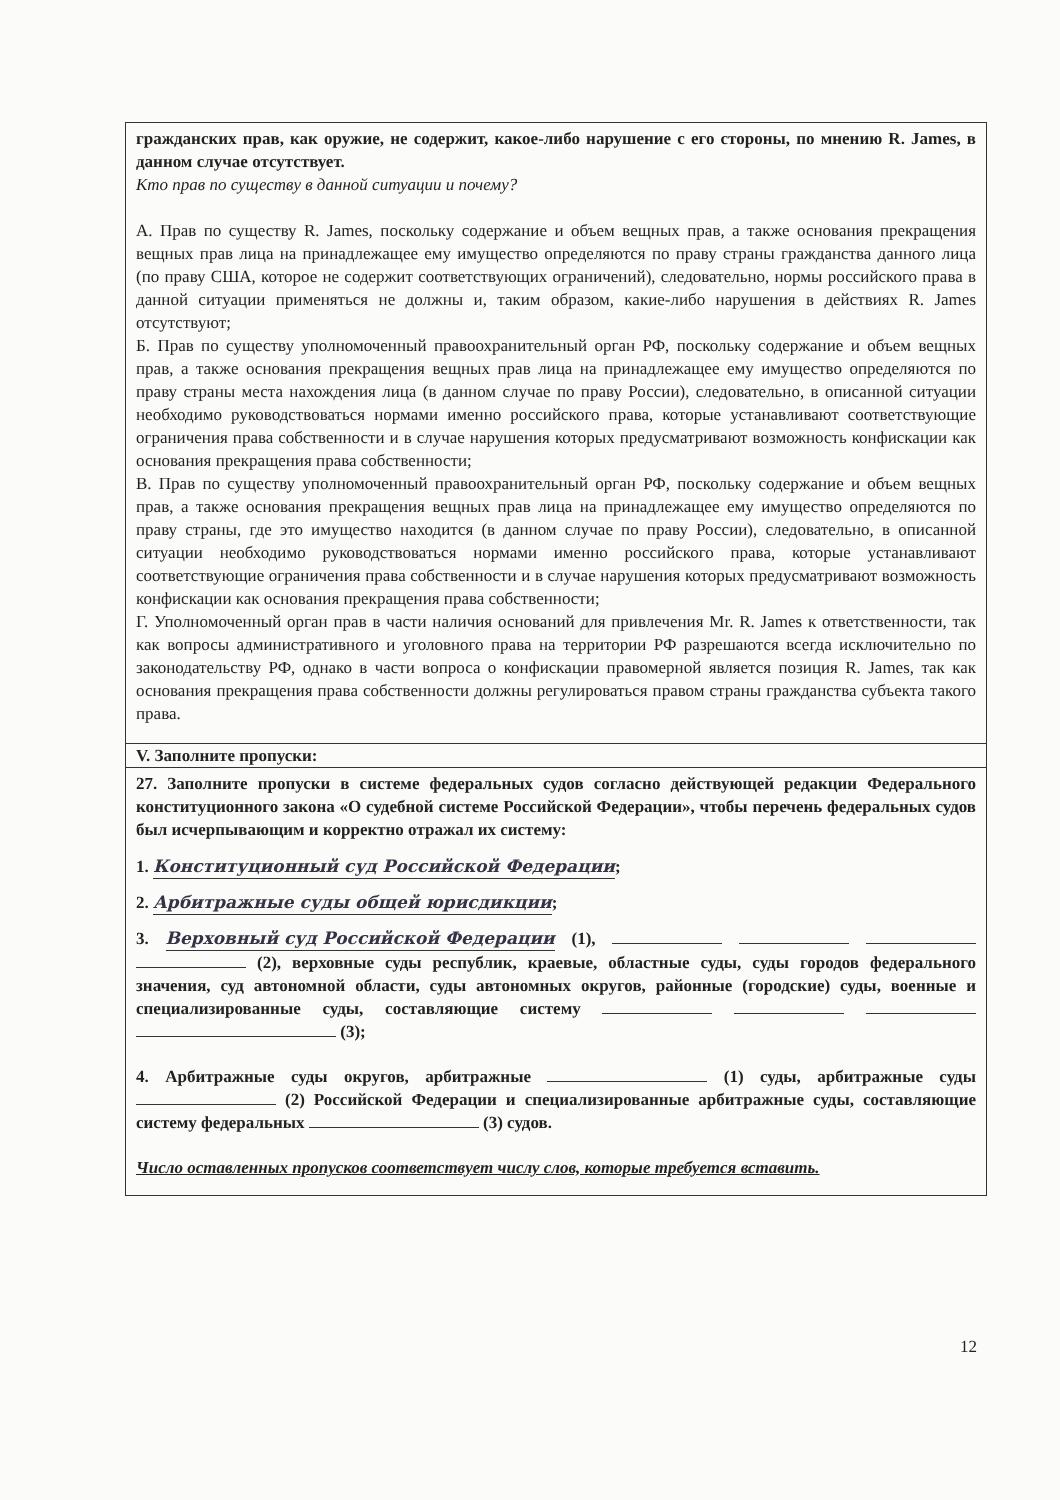гражданских прав, как оружие, не содержит, какое-либо нарушение с его стороны, по мнению R. James, в данном случае отсутствует.
Кто прав по существу в данной ситуации и почему?
А. Прав по существу R. James, поскольку содержание и объем вещных прав, а также основания прекращения вещных прав лица на принадлежащее ему имущество определяются по праву страны гражданства данного лица (по праву США, которое не содержит соответствующих ограничений), следовательно, нормы российского права в данной ситуации применяться не должны и, таким образом, какие-либо нарушения в действиях R. James отсутствуют;
Б. Прав по существу уполномоченный правоохранительный орган РФ, поскольку содержание и объем вещных прав, а также основания прекращения вещных прав лица на принадлежащее ему имущество определяются по праву страны места нахождения лица (в данном случае по праву России), следовательно, в описанной ситуации необходимо руководствоваться нормами именно российского права, которые устанавливают соответствующие ограничения права собственности и в случае нарушения которых предусматривают возможность конфискации как основания прекращения права собственности;
В. Прав по существу уполномоченный правоохранительный орган РФ, поскольку содержание и объем вещных прав, а также основания прекращения вещных прав лица на принадлежащее ему имущество определяются по праву страны, где это имущество находится (в данном случае по праву России), следовательно, в описанной ситуации необходимо руководствоваться нормами именно российского права, которые устанавливают соответствующие ограничения права собственности и в случае нарушения которых предусматривают возможность конфискации как основания прекращения права собственности;
Г. Уполномоченный орган прав в части наличия оснований для привлечения Mr. R. James к ответственности, так как вопросы административного и уголовного права на территории РФ разрешаются всегда исключительно по законодательству РФ, однако в части вопроса о конфискации правомерной является позиция R. James, так как основания прекращения права собственности должны регулироваться правом страны гражданства субъекта такого права.
V. Заполните пропуски:
27. Заполните пропуски в системе федеральных судов согласно действующей редакции Федерального конституционного закона «О судебной системе Российской Федерации», чтобы перечень федеральных судов был исчерпывающим и корректно отражал их систему:
1. Конституционный суд Российской Федерации;
2. Арбитражные суды общей юрисдикции;
3. Верховный суд Российской Федерации (1), (2), верховные суды республик, краевые, областные суды, суды городов федерального значения, суд автономной области, суды автономных округов, районные (городские) суды, военные и специализированные суды, составляющие систему (3);
4. Арбитражные суды округов, арбитражные (1) суды, арбитражные суды (2) Российской Федерации и специализированные арбитражные суды, составляющие систему федеральных (3) судов.
Число оставленных пропусков соответствует числу слов, которые требуется вставить.
12